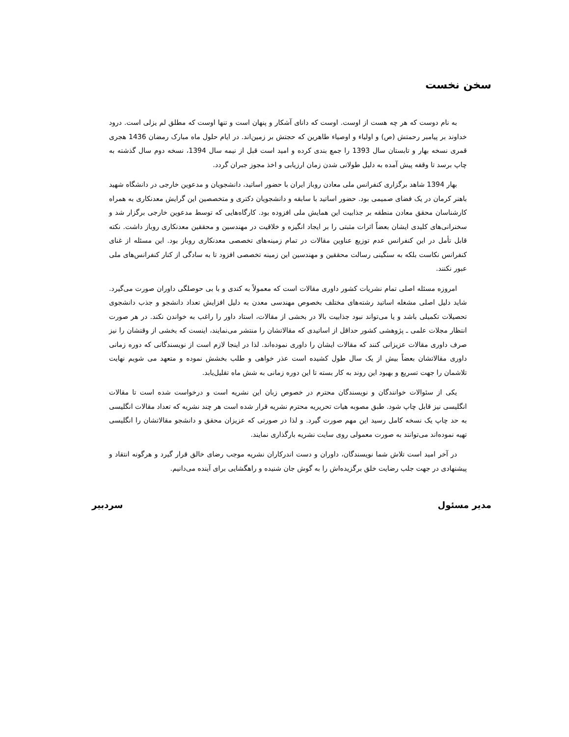سخن نخست
به نام دوست که هر چه هست از اوست. اوست که دانای آشکار و پنهان است و تنها اوست که مطلق لم یزلی است. درود خداوند بر پیامبر رحمتش (ص) و اولیاء و اوصیاء طاهرین که حجتش بر زمین‌اند. در ایام حلول ماه مبارک رمضان 1436 هجری قمری نسخه بهار و تابستان سال 1393 را جمع بندی کرده و امید است قبل از نیمه سال 1394، نسخه دوم سال گذشته به چاپ برسد تا وقفه پیش آمده به دلیل طولانی شدن زمان ارزیابی و اخذ مجوز جبران گردد.
بهار 1394 شاهد برگزاری کنفرانس ملی معادن روباز ایران با حضور اساتید، دانشجویان و مدعوین خارجی در دانشگاه شهید باهنر کرمان در یک فضای صمیمی بود. حضور اساتید با سابقه و دانشجویان دکتری و متخصصین این گرایش معدنکاری به همراه کارشناسان محقق معادن منطقه بر جذابیت این همایش ملی افزوده بود. کارگاه‌هایی که توسط مدعوین خارجی برگزار شد و سخنرانی‌های کلیدی ایشان بعضاً اثرات مثبتی را بر ایجاد انگیزه و خلاقیت در مهندسین و محققین معدنکاری روباز داشت. نکته قابل تأمل در این کنفرانس عدم توزیع عناوین مقالات در تمام زمینه‌های تخصصی معدنکاری روباز بود. این مسئله از غنای کنفرانس نکاست بلکه به سنگینی رسالت محققین و مهندسین این زمینه تخصصی افزود تا به سادگی از کنار کنفرانس‌های ملی عبور نکنند.
امروزه مسئله اصلی تمام نشریات کشور داوری مقالات است که معمولاً به کندی و با بی حوصلگی داوران صورت می‌گیرد. شاید دلیل اصلی مشغله اساتید رشته‌های مختلف بخصوص مهندسی معدن به دلیل افزایش تعداد دانشجو و جذب دانشجوی تحصیلات تکمیلی باشد و یا می‌تواند نبود جذابیت بالا در بخشی از مقالات، استاد داور را راغب به خواندن نکند. در هر صورت انتظار مجلات علمی ـ پژوهشی کشور حداقل از اساتیدی که مقالاتشان را منتشر می‌نمایند، اینست که بخشی از وقتشان را نیز صرف داوری مقالات عزیزانی کنند که مقالات ایشان را داوری نموده‌اند. لذا در اینجا لازم است از نویسندگانی که دوره زمانی داوری مقالاتشان بعضاً بیش از یک سال طول کشیده است عذر خواهی و طلب بخشش نموده و متعهد می شویم نهایت تلاشمان را جهت تسریع و بهبود این روند به کار بسته تا این دوره زمانی به شش ماه تقلیل‌یابد.
یکی از سئوالات خوانندگان و نویسندگان محترم در خصوص زبان این نشریه است و درخواست شده است تا مقالات انگلیسی نیز قابل چاپ شود. طبق مصوبه هیات تحریریه محترم نشریه قرار شده است هر چند نشریه که تعداد مقالات انگلیسی به حد چاپ یک نسخه کامل رسید این مهم صورت گیرد. و لذا در صورتی که عزیزان محقق و دانشجو مقالاتشان را انگلیسی تهیه نموده‌اند می‌توانند به صورت معمولی روی سایت نشریه بارگذاری نمایند.
در آخر امید است تلاش شما نویسندگان، داوران و دست اندرکاران نشریه موجب رضای خالق قرار گیرد و هرگونه انتقاد و پیشنهادی در جهت جلب رضایت خلق برگزیده‌اش را به گوش جان شنیده و راهگشایی برای آینده می‌دانیم.
مدیر مسئول سردبیر